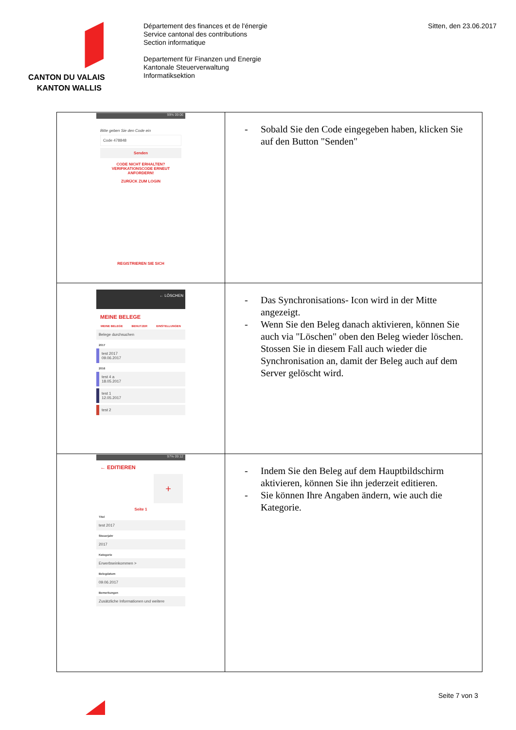CANTON DU VALAIS
KANTON WALLIS
Département des finances et de l'énergie
Service cantonal des contributions
Section informatique
Departement für Finanzen und Energie
Kantonale Steuerverwaltung
Informatiksektion
Sitten, den 23.06.2017
| 99% 09:06 Bitte geben Sie den Code ein Code 478848 Senden CODE NICHT ERHALTEN? VERIFIKATIONSCODE ERNEUT ANFORDERN! ZURÜCK ZUM LOGIN REGISTRIEREN SIE SICH | - Sobald Sie den Code eingegeben haben, klicken Sie auf den Button "Senden" |
| ← LÖSCHEN MEINE BELEGE MEINE BELEGE BENUTZER EINSTELLUNGEN Belege durchsuchen 2017 test 2017 09.06.2017 2016 test 4 a 18.05.2017 test 1 12.05.2017 test 2 | - Das Synchronisations- Icon wird in der Mitte angezeigt. - Wenn Sie den Beleg danach aktivieren, können Sie auch via "Löschen" oben den Beleg wieder löschen. Stossen Sie in diesem Fall auch wieder die Synchronisation an, damit der Beleg auch auf dem Server gelöscht wird. |
| 97% 09:12 ← EDITIEREN + Seite 1 Titel test 2017 Steuerjahr 2017 Kategorie Erwerbseinkommen > Belegdatum 09.06.2017 Bemerkungen Zusätzliche Informationen und weitere | - Indem Sie den Beleg auf dem Hauptbildschirm aktivieren, können Sie ihn jederzeit editieren. - Sie können Ihre Angaben ändern, wie auch die Kategorie. |
Seite 7 von 3